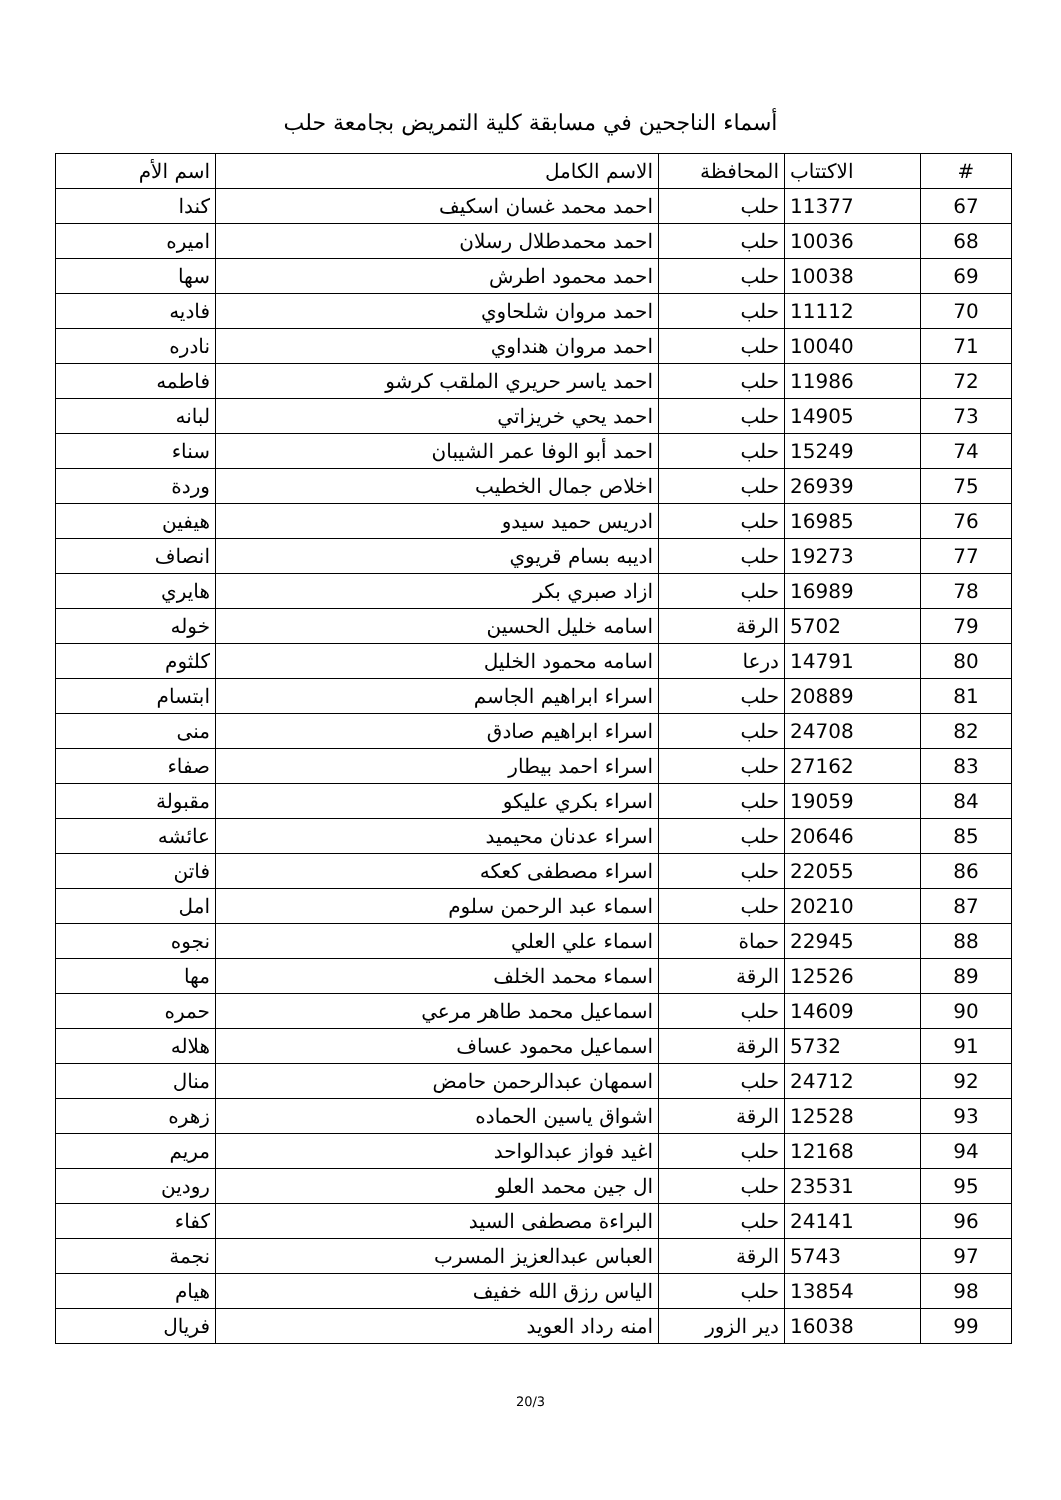أسماء الناجحين في مسابقة كلية التمريض بجامعة حلب
| # | الاكتتاب | المحافظة | الاسم الكامل | اسم الأم |
| --- | --- | --- | --- | --- |
| 67 | 11377 | حلب | احمد محمد غسان اسكيف | كندا |
| 68 | 10036 | حلب | احمد محمدطلال رسلان | اميره |
| 69 | 10038 | حلب | احمد محمود اطرش | سها |
| 70 | 11112 | حلب | احمد مروان شلحاوي | فاديه |
| 71 | 10040 | حلب | احمد مروان هنداوي | نادره |
| 72 | 11986 | حلب | احمد ياسر حريري الملقب كرشو | فاطمه |
| 73 | 14905 | حلب | احمد يحي خريزاتي | لبانه |
| 74 | 15249 | حلب | احمد أبو الوفا عمر الشيبان | سناء |
| 75 | 26939 | حلب | اخلاص جمال الخطيب | وردة |
| 76 | 16985 | حلب | ادريس حميد سيدو | هيفين |
| 77 | 19273 | حلب | اديبه بسام قريوي | انصاف |
| 78 | 16989 | حلب | ازاد صبري بكر | هايري |
| 79 | 5702 | الرقة | اسامه خليل الحسين | خوله |
| 80 | 14791 | درعا | اسامه محمود الخليل | كلثوم |
| 81 | 20889 | حلب | اسراء ابراهيم الجاسم | ابتسام |
| 82 | 24708 | حلب | اسراء ابراهيم صادق | منى |
| 83 | 27162 | حلب | اسراء احمد بيطار | صفاء |
| 84 | 19059 | حلب | اسراء بكري عليكو | مقبولة |
| 85 | 20646 | حلب | اسراء عدنان محيميد | عائشه |
| 86 | 22055 | حلب | اسراء مصطفى كعكه | فاتن |
| 87 | 20210 | حلب | اسماء عبد الرحمن سلوم | امل |
| 88 | 22945 | حماة | اسماء علي العلي | نجوه |
| 89 | 12526 | الرقة | اسماء محمد الخلف | مها |
| 90 | 14609 | حلب | اسماعيل محمد طاهر مرعي | حمره |
| 91 | 5732 | الرقة | اسماعيل محمود عساف | هلاله |
| 92 | 24712 | حلب | اسمهان عبدالرحمن حامض | منال |
| 93 | 12528 | الرقة | اشواق ياسين الحماده | زهره |
| 94 | 12168 | حلب | اغيد فواز عبدالواحد | مريم |
| 95 | 23531 | حلب | ال جين محمد العلو | رودين |
| 96 | 24141 | حلب | البراءة مصطفى السيد | كفاء |
| 97 | 5743 | الرقة | العباس عبدالعزيز المسرب | نجمة |
| 98 | 13854 | حلب | الياس رزق الله خفيف | هيام |
| 99 | 16038 | دير الزور | امنه رداد العويد | فريال |
20/3